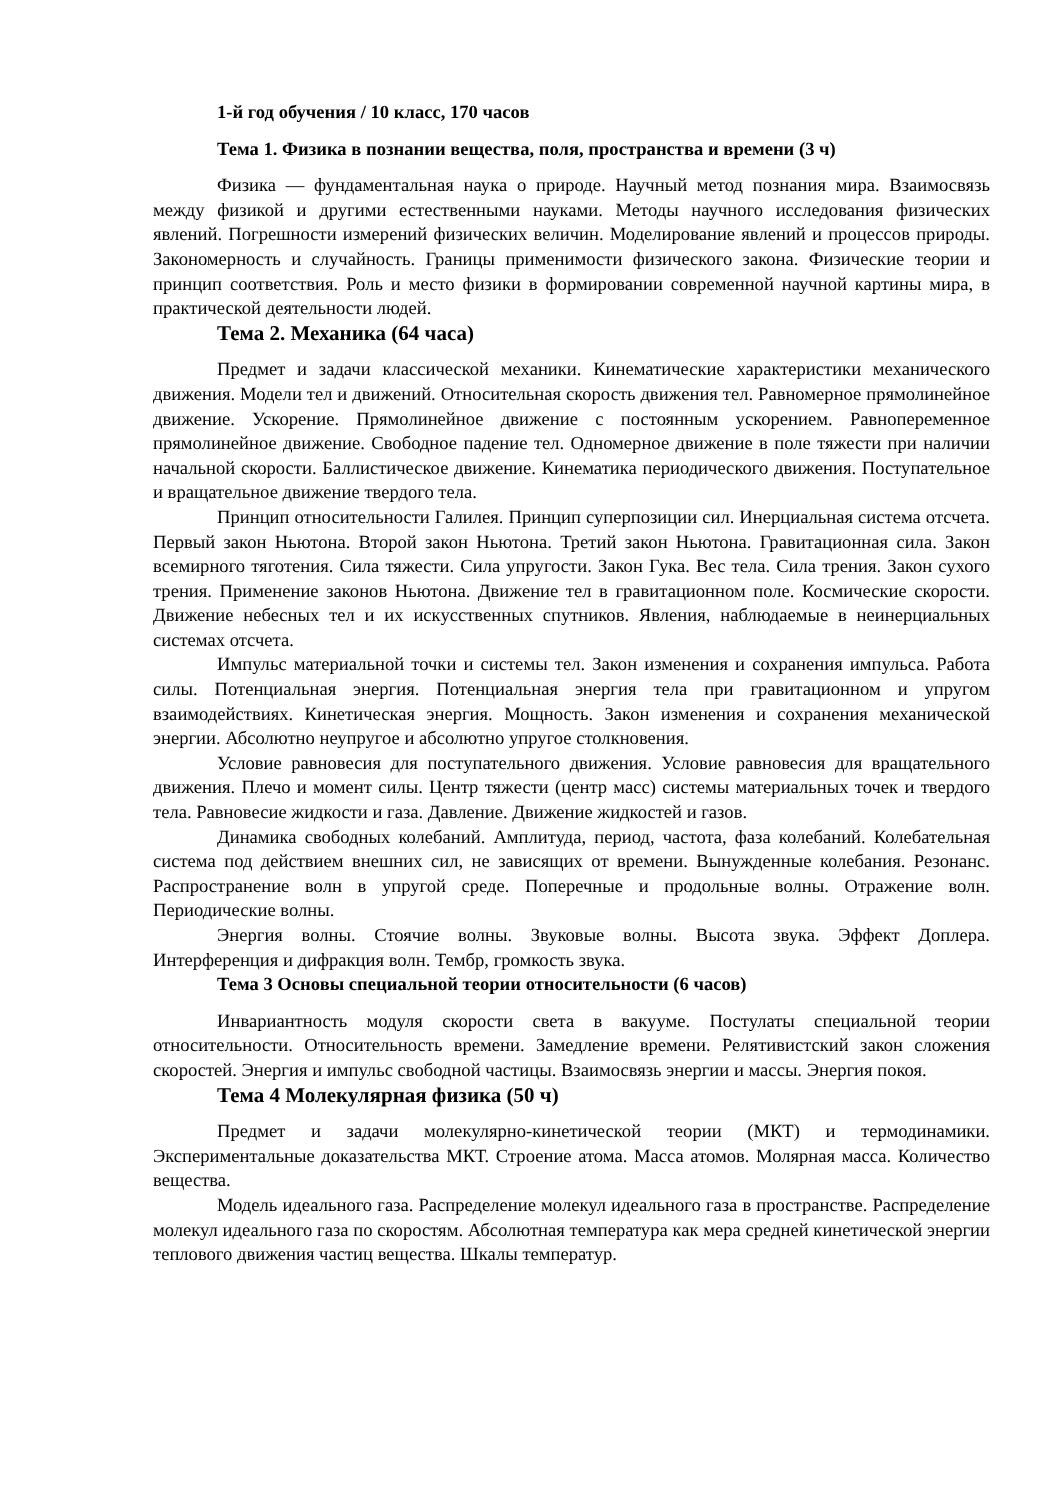1-й год обучения / 10 класс, 170 часов
Тема 1. Физика в познании вещества, поля, пространства и времени (3 ч)
Физика — фундаментальная наука о природе. Научный метод познания мира. Взаимосвязь между физикой и другими естественными науками. Методы научного исследования физических явлений. Погрешности измерений физических величин. Моделирование явлений и процессов природы. Закономерность и случайность. Границы применимости физического закона. Физические теории и принцип соответствия. Роль и место физики в формировании современной научной картины мира, в практической деятельности людей.
Тема 2. Механика (64 часа)
Предмет и задачи классической механики. Кинематические характеристики механического движения. Модели тел и движений. Относительная скорость движения тел. Равномерное прямолинейное движение. Ускорение. Прямолинейное движение с постоянным ускорением. Равнопеременное прямолинейное движение. Свободное падение тел. Одномерное движение в поле тяжести при наличии начальной скорости. Баллистическое движение. Кинематика периодического движения. Поступательное и вращательное движение твердого тела.
Принцип относительности Галилея. Принцип суперпозиции сил. Инерциальная система отсчета. Первый закон Ньютона. Второй закон Ньютона. Третий закон Ньютона. Гравитационная сила. Закон всемирного тяготения. Сила тяжести. Сила упругости. Закон Гука. Вес тела. Сила трения. Закон сухого трения. Применение законов Ньютона. Движение тел в гравитационном поле. Космические скорости. Движение небесных тел и их искусственных спутников. Явления, наблюдаемые в неинерциальных системах отсчета.
Импульс материальной точки и системы тел. Закон изменения и сохранения импульса. Работа силы. Потенциальная энергия. Потенциальная энергия тела при гравитационном и упругом взаимодействиях. Кинетическая энергия. Мощность. Закон изменения и сохранения механической энергии. Абсолютно неупругое и абсолютно упругое столкновения.
Условие равновесия для поступательного движения. Условие равновесия для вращательного движения. Плечо и момент силы. Центр тяжести (центр масс) системы материальных точек и твердого тела. Равновесие жидкости и газа. Давление. Движение жидкостей и газов.
Динамика свободных колебаний. Амплитуда, период, частота, фаза колебаний. Колебательная система под действием внешних сил, не зависящих от времени. Вынужденные колебания. Резонанс. Распространение волн в упругой среде. Поперечные и продольные волны. Отражение волн. Периодические волны.
Энергия волны. Стоячие волны. Звуковые волны. Высота звука. Эффект Доплера. Интерференция и дифракция волн. Тембр, громкость звука.
Тема 3 Основы специальной теории относительности (6 часов)
Инвариантность модуля скорости света в вакууме. Постулаты специальной теории относительности. Относительность времени. Замедление времени. Релятивистский закон сложения скоростей. Энергия и импульс свободной частицы. Взаимосвязь энергии и массы. Энергия покоя.
Тема 4 Молекулярная физика (50 ч)
Предмет и задачи молекулярно-кинетической теории (МКТ) и термодинамики. Экспериментальные доказательства МКТ. Строение атома. Масса атомов. Молярная масса. Количество вещества.
Модель идеального газа. Распределение молекул идеального газа в пространстве. Распределение молекул идеального газа по скоростям. Абсолютная температура как мера средней кинетической энергии теплового движения частиц вещества. Шкалы температур.